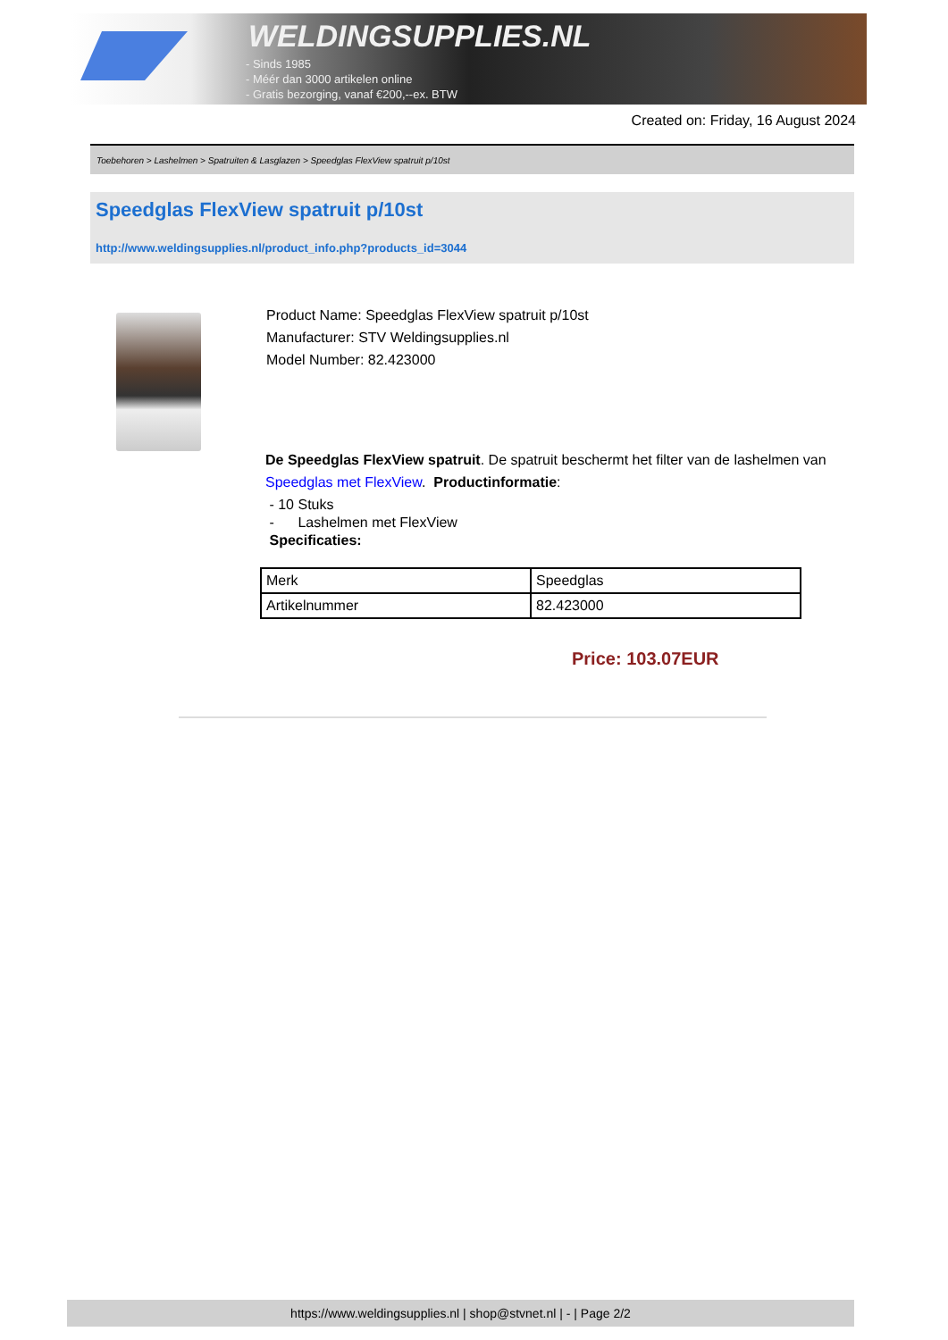WELDINGSUPPLIES.NL
- Sinds 1985
- Méér dan 3000 artikelen online
- Gratis bezorging, vanaf €200,--ex. BTW
Created on: Friday, 16 August 2024
Toebehoren > Lashelmen > Spatruiten & Lasglazen > Speedglas FlexView spatruit p/10st
Speedglas FlexView spatruit p/10st
http://www.weldingsupplies.nl/product_info.php?products_id=3044
Product Name: Speedglas FlexView spatruit p/10st
Manufacturer: STV Weldingsupplies.nl
Model Number: 82.423000
De Speedglas FlexView spatruit. De spatruit beschermt het filter van de lashelmen van Speedglas met FlexView. Productinformatie:
- 10 Stuks
- Lashelmen met FlexView
Specificaties:
| Merk | Speedglas |
| Artikelnummer | 82.423000 |
Price: 103.07EUR
https://www.weldingsupplies.nl | shop@stvnet.nl | - | Page 2/2